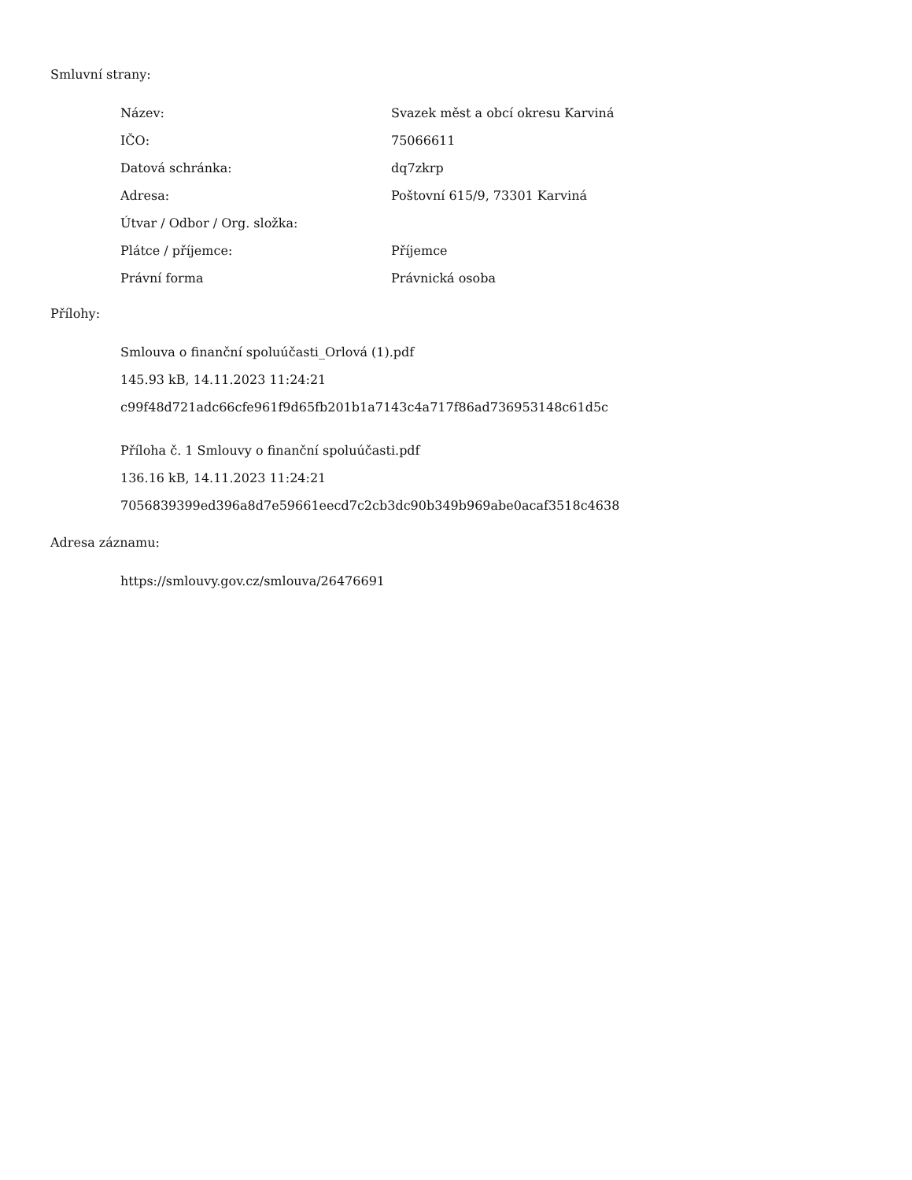Smluvní strany:
| Název: | Svazek měst a obcí okresu Karviná |
| IČO: | 75066611 |
| Datová schránka: | dq7zkrp |
| Adresa: | Poštovní 615/9, 73301 Karviná |
| Útvar / Odbor / Org. složka: | |
| Plátce / příjemce: | Příjemce |
| Právní forma | Právnická osoba |
Přílohy:
Smlouva o finanční spoluúčasti_Orlová (1).pdf
145.93 kB, 14.11.2023 11:24:21
c99f48d721adc66cfe961f9d65fb201b1a7143c4a717f86ad736953148c61d5c
Příloha č. 1 Smlouvy o finanční spoluúčasti.pdf
136.16 kB, 14.11.2023 11:24:21
7056839399ed396a8d7e59661eecd7c2cb3dc90b349b969abe0acaf3518c4638
Adresa záznamu:
https://smlouvy.gov.cz/smlouva/26476691